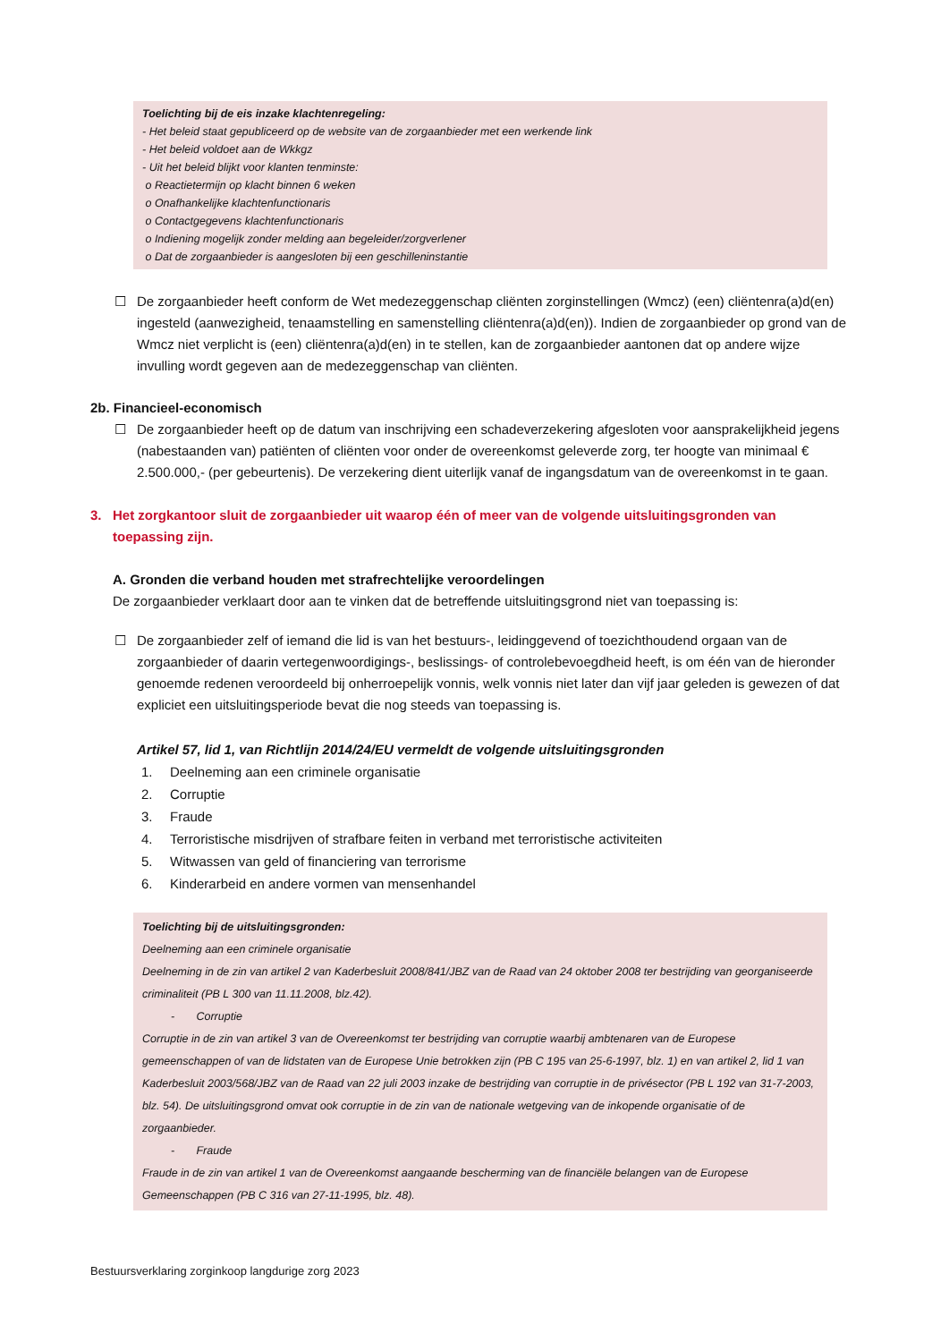Toelichting bij de eis inzake klachtenregeling:
- Het beleid staat gepubliceerd op de website van de zorgaanbieder met een werkende link
- Het beleid voldoet aan de Wkkgz
- Uit het beleid blijkt voor klanten tenminste:
o Reactietermijn op klacht binnen 6 weken
o Onafhankelijke klachtenfunctionaris
o Contactgegevens klachtenfunctionaris
o Indiening mogelijk zonder melding aan begeleider/zorgverlener
o Dat de zorgaanbieder is aangesloten bij een geschilleninstantie
☐ De zorgaanbieder heeft conform de Wet medezeggenschap cliënten zorginstellingen (Wmcz) (een) cliëntenra(a)d(en) ingesteld (aanwezigheid, tenaamstelling en samenstelling cliëntenra(a)d(en)). Indien de zorgaanbieder op grond van de Wmcz niet verplicht is (een) cliëntenra(a)d(en) in te stellen, kan de zorgaanbieder aantonen dat op andere wijze invulling wordt gegeven aan de medezeggenschap van cliënten.
2b. Financieel-economisch
☐ De zorgaanbieder heeft op de datum van inschrijving een schadeverzekering afgesloten voor aansprakelijkheid jegens (nabestaanden van) patiënten of cliënten voor onder de overeenkomst geleverde zorg, ter hoogte van minimaal € 2.500.000,- (per gebeurtenis). De verzekering dient uiterlijk vanaf de ingangsdatum van de overeenkomst in te gaan.
3. Het zorgkantoor sluit de zorgaanbieder uit waarop één of meer van de volgende uitsluitingsgronden van toepassing zijn.
A. Gronden die verband houden met strafrechtelijke veroordelingen
De zorgaanbieder verklaart door aan te vinken dat de betreffende uitsluitingsgrond niet van toepassing is:
☐ De zorgaanbieder zelf of iemand die lid is van het bestuurs-, leidinggevend of toezichthoudend orgaan van de zorgaanbieder of daarin vertegenwoordigings-, beslissings- of controlebevoegdheid heeft, is om één van de hieronder genoemde redenen veroordeeld bij onherroepelijk vonnis, welk vonnis niet later dan vijf jaar geleden is gewezen of dat expliciet een uitsluitingsperiode bevat die nog steeds van toepassing is.
Artikel 57, lid 1, van Richtlijn 2014/24/EU vermeldt de volgende uitsluitingsgronden
1. Deelneming aan een criminele organisatie
2. Corruptie
3. Fraude
4. Terroristische misdrijven of strafbare feiten in verband met terroristische activiteiten
5. Witwassen van geld of financiering van terrorisme
6. Kinderarbeid en andere vormen van mensenhandel
Toelichting bij de uitsluitingsgronden:
Deelneming aan een criminele organisatie
Deelneming in de zin van artikel 2 van Kaderbesluit 2008/841/JBZ van de Raad van 24 oktober 2008 ter bestrijding van georganiseerde criminaliteit (PB L 300 van 11.11.2008, blz.42).
- Corruptie
Corruptie in de zin van artikel 3 van de Overeenkomst ter bestrijding van corruptie waarbij ambtenaren van de Europese gemeenschappen of van de lidstaten van de Europese Unie betrokken zijn (PB C 195 van 25-6-1997, blz. 1) en van artikel 2, lid 1 van Kaderbesluit 2003/568/JBZ van de Raad van 22 juli 2003 inzake de bestrijding van corruptie in de privésector (PB L 192 van 31-7-2003, blz. 54). De uitsluitingsgrond omvat ook corruptie in de zin van de nationale wetgeving van de inkopende organisatie of de zorgaanbieder.
- Fraude
Fraude in de zin van artikel 1 van de Overeenkomst aangaande bescherming van de financiële belangen van de Europese Gemeenschappen (PB C 316 van 27-11-1995, blz. 48).
Bestuursverklaring zorginkoop langdurige zorg 2023